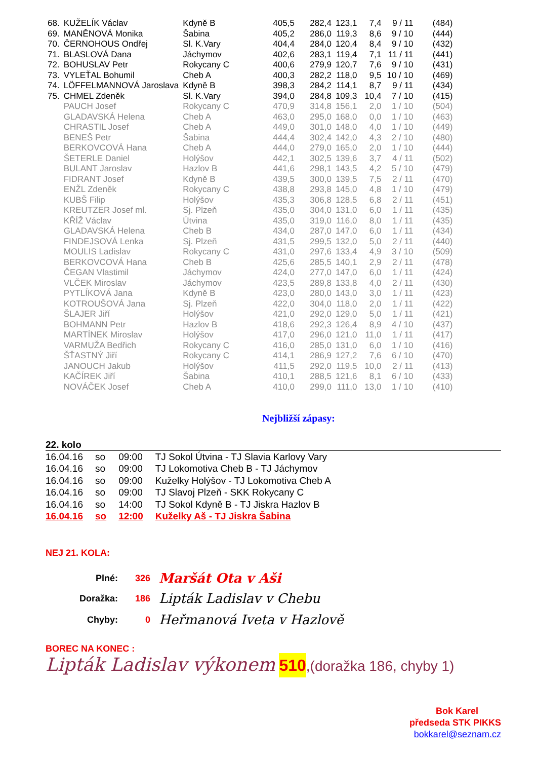| 68. | KUŽELÍK Václav | Kdyně B | 405,5 | 282,4 | 123,1 | 7,4 | 9 / 11 | (484) |
| 69. | MANĚNOVÁ Monika | Šabina | 405,2 | 286,0 | 119,3 | 8,6 | 9 / 10 | (444) |
| 70. | ČERNOHOUS Ondřej | Sl. K.Vary | 404,4 | 284,0 | 120,4 | 8,4 | 9 / 10 | (432) |
| 71. | BLASLOVÁ Dana | Jáchymov | 402,6 | 283,1 | 119,4 | 7,1 | 11 / 11 | (441) |
| 72. | BOHUSLAV Petr | Rokycany C | 400,6 | 279,9 | 120,7 | 7,6 | 9 / 10 | (431) |
| 73. | VYLEŤAL Bohumil | Cheb A | 400,3 | 282,2 | 118,0 | 9,5 | 10 / 10 | (469) |
| 74. | LÖFFELMANNOVÁ Jaroslava | Kdyně B | 398,3 | 284,2 | 114,1 | 8,7 | 9 / 11 | (434) |
| 75. | CHMEL Zdeněk | Sl. K.Vary | 394,0 | 284,8 | 109,3 | 10,4 | 7 / 10 | (415) |
| | PAUCH Josef | Rokycany C | 470,9 | 314,8 | 156,1 | 2,0 | 1 / 10 | (504) |
| | GLADAVSKÁ Helena | Cheb A | 463,0 | 295,0 | 168,0 | 0,0 | 1 / 10 | (463) |
| | CHRASTIL Josef | Cheb A | 449,0 | 301,0 | 148,0 | 4,0 | 1 / 10 | (449) |
| | BENEŠ Petr | Šabina | 444,4 | 302,4 | 142,0 | 4,3 | 2 / 10 | (480) |
| | BERKOVCOVÁ Hana | Cheb A | 444,0 | 279,0 | 165,0 | 2,0 | 1 / 10 | (444) |
| | ŠETERLE Daniel | Holýšov | 442,1 | 302,5 | 139,6 | 3,7 | 4 / 11 | (502) |
| | BULANT Jaroslav | Hazlov B | 441,6 | 298,1 | 143,5 | 4,2 | 5 / 10 | (479) |
| | FIDRANT Josef | Kdyně B | 439,5 | 300,0 | 139,5 | 7,5 | 2 / 11 | (470) |
| | ENŽL Zdeněk | Rokycany C | 438,8 | 293,8 | 145,0 | 4,8 | 1 / 10 | (479) |
| | KUBŠ Filip | Holýšov | 435,3 | 306,8 | 128,5 | 6,8 | 2 / 11 | (451) |
| | KREUTZER Josef ml. | Sj. Plzeň | 435,0 | 304,0 | 131,0 | 6,0 | 1 / 11 | (435) |
| | KŘÍŽ Václav | Útvina | 435,0 | 319,0 | 116,0 | 8,0 | 1 / 11 | (435) |
| | GLADAVSKÁ Helena | Cheb B | 434,0 | 287,0 | 147,0 | 6,0 | 1 / 11 | (434) |
| | FINDEJSOVÁ Lenka | Sj. Plzeň | 431,5 | 299,5 | 132,0 | 5,0 | 2 / 11 | (440) |
| | MOULIS Ladislav | Rokycany C | 431,0 | 297,6 | 133,4 | 4,9 | 3 / 10 | (509) |
| | BERKOVCOVÁ Hana | Cheb B | 425,6 | 285,5 | 140,1 | 2,9 | 2 / 11 | (478) |
| | ČEGAN Vlastimil | Jáchymov | 424,0 | 277,0 | 147,0 | 6,0 | 1 / 11 | (424) |
| | VLČEK Miroslav | Jáchymov | 423,5 | 289,8 | 133,8 | 4,0 | 2 / 11 | (430) |
| | PYTLÍKOVÁ Jana | Kdyně B | 423,0 | 280,0 | 143,0 | 3,0 | 1 / 11 | (423) |
| | KOTROUŠOVÁ Jana | Sj. Plzeň | 422,0 | 304,0 | 118,0 | 2,0 | 1 / 11 | (422) |
| | ŠLAJER Jiří | Holýšov | 421,0 | 292,0 | 129,0 | 5,0 | 1 / 11 | (421) |
| | BOHMANN Petr | Hazlov B | 418,6 | 292,3 | 126,4 | 8,9 | 4 / 10 | (437) |
| | MARTÍNEK Miroslav | Holýšov | 417,0 | 296,0 | 121,0 | 11,0 | 1 / 11 | (417) |
| | VARMUŽA Bedřich | Rokycany C | 416,0 | 285,0 | 131,0 | 6,0 | 1 / 10 | (416) |
| | ŠŤASTNÝ Jiří | Rokycany C | 414,1 | 286,9 | 127,2 | 7,6 | 6 / 10 | (470) |
| | JANOUCH Jakub | Holýšov | 411,5 | 292,0 | 119,5 | 10,0 | 2 / 11 | (413) |
| | KAČÍREK Jiří | Šabina | 410,1 | 288,5 | 121,6 | 8,1 | 6 / 10 | (433) |
| | NOVÁČEK Josef | Cheb A | 410,0 | 299,0 | 111,0 | 13,0 | 1 / 10 | (410) |
Nejbližší zápasy:
22. kolo
| 16.04.16 | so | 09:00 | TJ Sokol Útvina - TJ Slavia Karlovy Vary |
| 16.04.16 | so | 09:00 | TJ Lokomotiva Cheb B - TJ Jáchymov |
| 16.04.16 | so | 09:00 | Kuželky Holýšov - TJ Lokomotiva Cheb A |
| 16.04.16 | so | 09:00 | TJ Slavoj Plzeň - SKK Rokycany C |
| 16.04.16 | so | 14:00 | TJ Sokol Kdyně B - TJ Jiskra Hazlov B |
| 16.04.16 | so | 12:00 | Kuželky Aš - TJ Jiskra Šabina |
NEJ 21. KOLA:
| Plné: | 326 | Maršát Ota v Aši |
| Doražka: | 186 | Lipták Ladislav v Chebu |
| Chyby: | 0 | Heřmanová Iveta v Hazlově |
BOREC NA KONEC :
Lipták Ladislav výkonem 510,(doražka 186, chyby 1)
Bok Karel
předseda STK PIKKS
bokkarel@seznam.cz